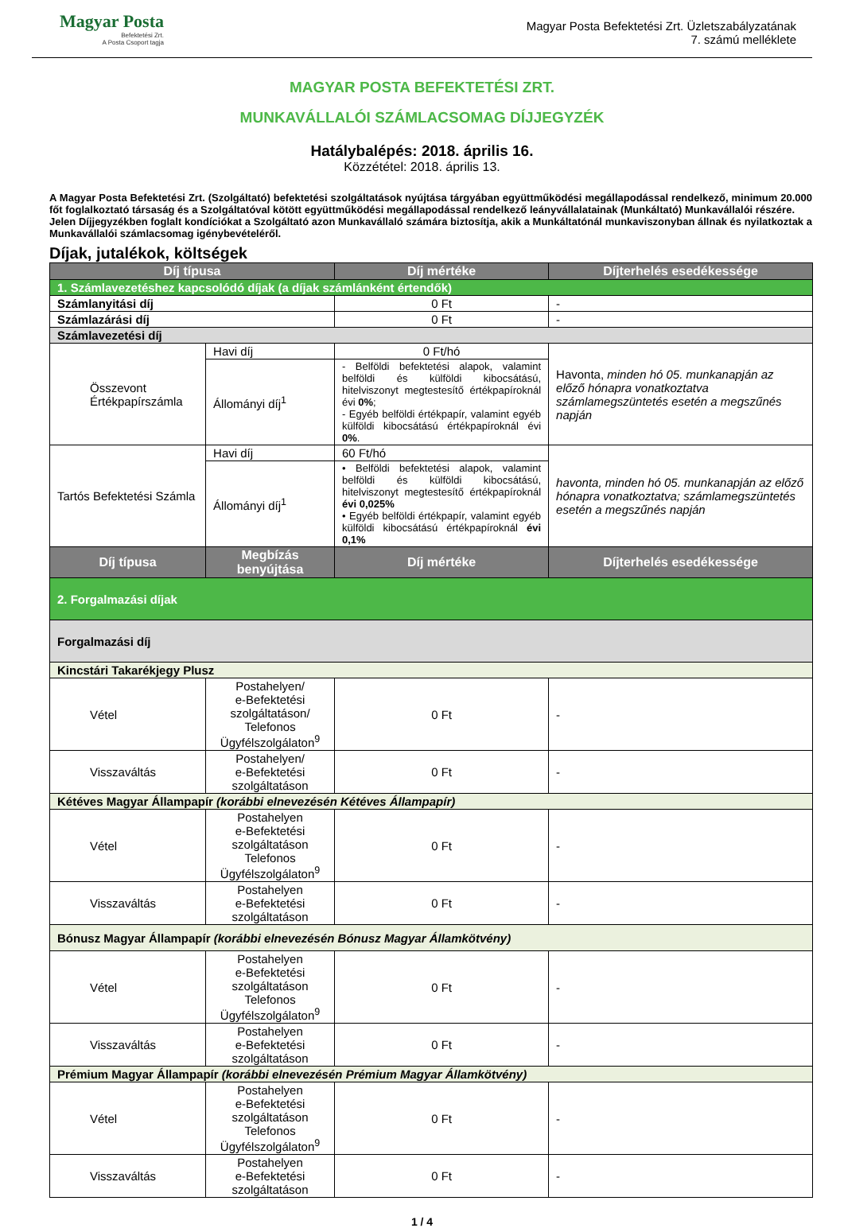Magyar Posta
Befektetési Zrt.
A Posta Csoport tagja
Magyar Posta Befektetési Zrt. Üzletszabályzatának
7. számú melléklete
MAGYAR POSTA BEFEKTETÉSI ZRT.
MUNKAVÁLLALÓI SZÁMLACSOMAG DÍJJEGYZÉK
Hatálybalépés: 2018. április 16.
Közzététel: 2018. április 13.
A Magyar Posta Befektetési Zrt. (Szolgáltató) befektetési szolgáltatások nyújtása tárgyában együttműködési megállapodással rendelkező, minimum 20.000 főt foglalkoztató társaság és a Szolgáltatóval kötött együttműködési megállapodással rendelkező leányvállalatainak (Munkáltató) Munkavállalói részére.
Jelen Díjjegyzékben foglalt kondíciókat a Szolgáltató azon Munkavállaló számára biztosítja, akik a Munkáltatónál munkaviszonyban állnak és nyilatkoztak a Munkavállalói számlacsomag igénybevételéről.
Díjak, jutalékok, költségek
| Díj típusa | | Díj mértéke | | Díjterhelés esedékessége |
| --- | --- | --- | --- | --- |
| 1. Számlavezetéshez kapcsolódó díjak (a díjak számlánként értendők) | | | | |
| Számlanyitási díj | | 0 Ft | | - |
| Számlazárási díj | | 0 Ft | | - |
| Számlavezetési díj | | | | |
| Összevont Értékpapírszámla | Havi díj | 0 Ft/hó | | Havonta, minden hó 05. munkanapján az előző hónapra vonatkoztatva számlamegszüntetés esetén a megszűnés napján |
| | Állományi díj<sup>1</sup> | - Belföldi befektetési alapok, valamint belföldi és külföldi kibocsátású, hitelviszonyt megtestesítő értékpapíroknál évi 0% ; - Egyéb belföldi értékpapír, valamint egyéb külföldi kibocsátású értékpapíroknál évi 0% . | | |
| Tartós Befektetési Számla | Havi díj | 60 Ft/hó | | havonta, minden hó 05. munkanapján az előző hónapra vonatkoztatva; számlamegszüntetés esetén a megszűnés napján |
| | Állományi díj<sup>1</sup> | • Belföldi befektetési alapok, valamint belföldi és külföldi kibocsátású, hitelviszonyt megtestesítő értékpapíroknál évi 0,025% • Egyéb belföldi értékpapír, valamint egyéb külföldi kibocsátású értékpapíroknál évi 0,1% | | |
| Díj típusa | Megbízás benyújtása | | Díj mértéke | Díjterhelés esedékessége |
| 2. Forgalmazási díjak | | | | |
| Forgalmazási díj | | | | |
| Kincstári Takarékjegy Plusz | | | | |
| Vétel | Postahelyen/ e-Befektetési szolgáltatáson/ Telefonos Ügyfélszolgálaton<sup>9</sup> | | 0 Ft | - |
| Visszaváltás | Postahelyen/ e-Befektetési szolgáltatáson | | 0 Ft | - |
| Kétéves Magyar Állampapír (korábbi elnevezésén Kétéves Állampapír) | | | | |
| Vétel | Postahelyen e-Befektetési szolgáltatáson Telefonos Ügyfélszolgálaton<sup>9</sup> | | 0 Ft | - |
| Visszaváltás | Postahelyen e-Befektetési szolgáltatáson | | 0 Ft | - |
| Bónusz Magyar Állampapír (korábbi elnevezésén Bónusz Magyar Államkötvény) | | | | |
| Vétel | Postahelyen e-Befektetési szolgáltatáson Telefonos Ügyfélszolgálaton<sup>9</sup> | | 0 Ft | - |
| Visszaváltás | Postahelyen e-Befektetési szolgáltatáson | | 0 Ft | - |
| Prémium Magyar Állampapír (korábbi elnevezésén Prémium Magyar Államkötvény) | | | | |
| Vétel | Postahelyen e-Befektetési szolgáltatáson Telefonos Ügyfélszolgálaton<sup>9</sup> | | 0 Ft | - |
| Visszaváltás | Postahelyen e-Befektetési szolgáltatáson | | 0 Ft | - |
1 / 4